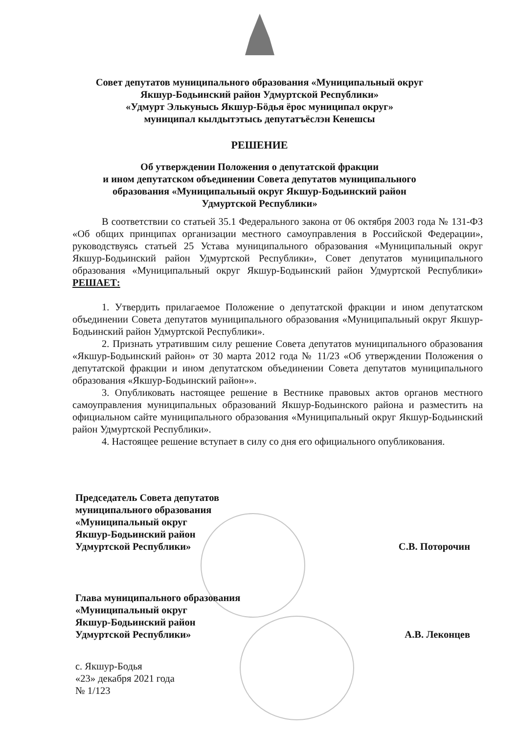Совет депутатов муниципального образования «Муниципальный округ
Якшур-Бодьинский район Удмуртской Республики»
«Удмурт Элькунысь Якшур-Бӧдья ёрос муниципал округ»
муниципал кылдытэтысь депутатъёслэн Кенешсы
РЕШЕНИЕ
Об утверждении Положения о депутатской фракции
и ином депутатском объединении Совета депутатов муниципального
образования «Муниципальный округ Якшур-Бодьинский район
Удмуртской Республики»
В соответствии со статьей 35.1 Федерального закона от 06 октября 2003 года № 131-ФЗ «Об общих принципах организации местного самоуправления в Российской Федерации», руководствуясь статьей 25 Устава муниципального образования «Муниципальный округ Якшур-Бодьинский район Удмуртской Республики», Совет депутатов муниципального образования «Муниципальный округ Якшур-Бодьинский район Удмуртской Республики» РЕШАЕТ:
1. Утвердить прилагаемое Положение о депутатской фракции и ином депутатском объединении Совета депутатов муниципального образования «Муниципальный округ Якшур-Бодьинский район Удмуртской Республики».
2. Признать утратившим силу решение Совета депутатов муниципального образования «Якшур-Бодьинский район» от 30 марта 2012 года № 11/23 «Об утверждении Положения о депутатской фракции и ином депутатском объединении Совета депутатов муниципального образования «Якшур-Бодьинский район»».
3. Опубликовать настоящее решение в Вестнике правовых актов органов местного самоуправления муниципальных образований Якшур-Бодьинского района и разместить на официальном сайте муниципального образования «Муниципальный округ Якшур-Бодьинский район Удмуртской Республики».
4. Настоящее решение вступает в силу со дня его официального опубликования.
Председатель Совета депутатов
муниципального образования
«Муниципальный округ
Якшур-Бодьинский район
Удмуртской Республики»
С.В. Поторочин
Глава муниципального образования
«Муниципальный округ
Якшур-Бодьинский район
Удмуртской Республики»
А.В. Леконцев
с. Якшур-Бодья
«23» декабря 2021 года
№ 1/123